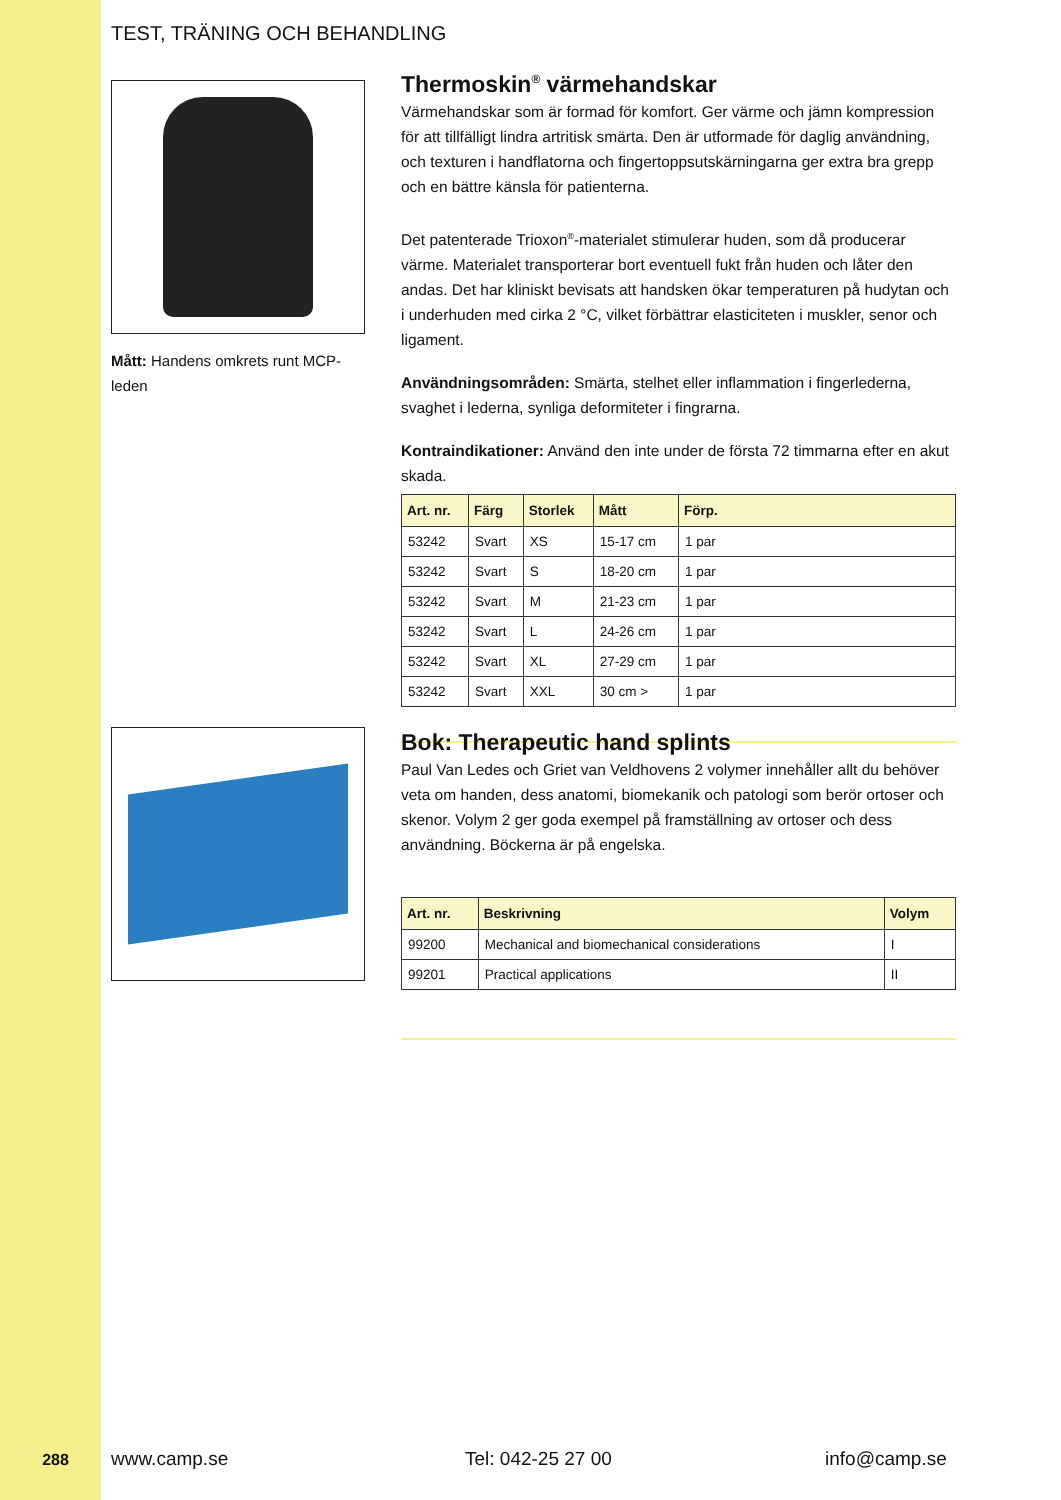TEST, TRÄNING OCH BEHANDLING
Mått: Handens omkrets runt MCP-leden
Thermoskin<sup>®</sup> värmehandskar
Värmehandskar som är formad för komfort. Ger värme och jämn kompression för att tillfälligt lindra artritisk smärta. Den är utformade för daglig användning, och texturen i handflatorna och fingertoppsutskärningarna ger extra bra grepp och en bättre känsla för patienterna.
Det patenterade Trioxon<sup>®</sup>-materialet stimulerar huden, som då producerar värme. Materialet transporterar bort eventuell fukt från huden och låter den andas. Det har kliniskt bevisats att handsken ökar temperaturen på hudytan och i underhuden med cirka 2 °C, vilket förbättrar elasticiteten i muskler, senor och ligament.
Användningsområden: Smärta, stelhet eller inflammation i fingerlederna, svaghet i lederna, synliga deformiteter i fingrarna.
Kontraindikationer: Använd den inte under de första 72 timmarna efter en akut skada.
| Art. nr. | Färg | Storlek | Mått | Förp. |
| --- | --- | --- | --- | --- |
| 53242 | Svart | XS | 15-17 cm | 1 par |
| 53242 | Svart | S | 18-20 cm | 1 par |
| 53242 | Svart | M | 21-23 cm | 1 par |
| 53242 | Svart | L | 24-26 cm | 1 par |
| 53242 | Svart | XL | 27-29 cm | 1 par |
| 53242 | Svart | XXL | 30 cm > | 1 par |
Bok: Therapeutic hand splints
Paul Van Ledes och Griet van Veldhovens 2 volymer innehåller allt du behöver veta om handen, dess anatomi, biomekanik och patologi som berör ortoser och skenor. Volym 2 ger goda exempel på framställning av ortoser och dess användning. Böckerna är på engelska.
| Art. nr. | Beskrivning | Volym |
| --- | --- | --- |
| 99200 | Mechanical and biomechanical considerations | I |
| 99201 | Practical applications | II |
288 www.camp.se Tel: 042-25 27 00 info@camp.se